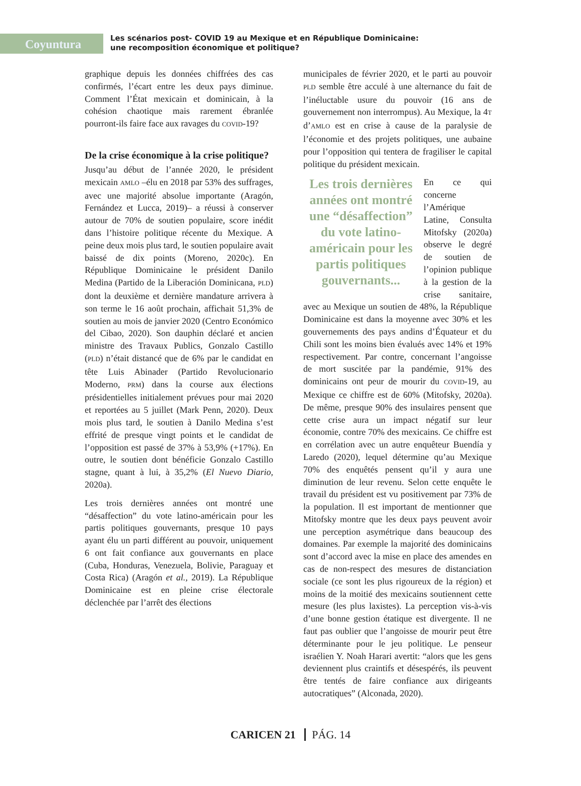Coyuntura
Les scénarios post- COVID 19 au Mexique et en République Dominicaine:
une recomposition économique et politique?
graphique depuis les données chiffrées des cas confirmés, l’écart entre les deux pays diminue. Comment l’État mexicain et dominicain, à la cohésion chaotique mais rarement ébranlée pourront-ils faire face aux ravages du COVID-19?
De la crise économique à la crise politique?
Jusqu’au début de l’année 2020, le président mexicain AMLO –élu en 2018 par 53% des suffrages, avec une majorité absolue importante (Aragón, Fernández et Lucca, 2019)– a réussi à conserver autour de 70% de soutien populaire, score inédit dans l’histoire politique récente du Mexique. A peine deux mois plus tard, le soutien populaire avait baissé de dix points (Moreno, 2020c). En République Dominicaine le président Danilo Medina (Partido de la Liberación Dominicana, PLD) dont la deuxième et dernière mandature arrivera à son terme le 16 août prochain, affichait 51,3% de soutien au mois de janvier 2020 (Centro Económico del Cibao, 2020). Son dauphin déclaré et ancien ministre des Travaux Publics, Gonzalo Castillo (PLD) n’était distancé que de 6% par le candidat en tête Luis Abinader (Partido Revolucionario Moderno, PRM) dans la course aux élections présidentielles initialement prévues pour mai 2020 et reportées au 5 juillet (Mark Penn, 2020). Deux mois plus tard, le soutien à Danilo Medina s’est effrité de presque vingt points et le candidat de l’opposition est passé de 37% à 53,9% (+17%). En outre, le soutien dont bénéficie Gonzalo Castillo stagne, quant à lui, à 35,2% (El Nuevo Diario, 2020a).
Les trois dernières années ont montré une “désaffection” du vote latino-américain pour les partis politiques gouvernants, presque 10 pays ayant élu un parti différent au pouvoir, uniquement 6 ont fait confiance aux gouvernants en place (Cuba, Honduras, Venezuela, Bolivie, Paraguay et Costa Rica) (Aragón et al., 2019). La République Dominicaine est en pleine crise électorale déclenchée par l’arrêt des élections
municipales de février 2020, et le parti au pouvoir PLD semble être acculé à une alternance du fait de l’inéluctable usure du pouvoir (16 ans de gouvernement non interrompus). Au Mexique, la 4T d’AMLO est en crise à cause de la paralysie de l’économie et des projets politiques, une aubaine pour l’opposition qui tentera de fragiliser le capital politique du président mexicain.
Les trois dernières années ont montré une “désaffection” du vote latino-américain pour les partis politiques gouvernants...
En ce qui concerne l’Amérique Latine, Consulta Mitofsky (2020a) observe le degré de soutien de l’opinion publique à la gestion de la crise sanitaire, avec au Mexique un soutien de 48%, la République Dominicaine est dans la moyenne avec 30% et les gouvernements des pays andins d’Équateur et du Chili sont les moins bien évalués avec 14% et 19% respectivement. Par contre, concernant l’angoisse de mort suscitée par la pandémie, 91% des dominicains ont peur de mourir du COVID-19, au Mexique ce chiffre est de 60% (Mitofsky, 2020a). De même, presque 90% des insulaires pensent que cette crise aura un impact négatif sur leur économie, contre 70% des mexicains. Ce chiffre est en corrélation avec un autre enquêteur Buendía y Laredo (2020), lequel détermine qu’au Mexique 70% des enquêtés pensent qu’il y aura une diminution de leur revenu. Selon cette enquête le travail du président est vu positivement par 73% de la population. Il est important de mentionner que Mitofsky montre que les deux pays peuvent avoir une perception asymétrique dans beaucoup des domaines. Par exemple la majorité des dominicains sont d’accord avec la mise en place des amendes en cas de non-respect des mesures de distanciation sociale (ce sont les plus rigoureux de la région) et moins de la moitié des mexicains soutiennent cette mesure (les plus laxistes). La perception vis-à-vis d’une bonne gestion étatique est divergente. Il ne faut pas oublier que l’angoisse de mourir peut être déterminante pour le jeu politique. Le penseur israélien Y. Noah Harari avertit: “alors que les gens deviennent plus craintifs et désespérés, ils peuvent être tentés de faire confiance aux dirigeants autocratiques” (Alconada, 2020).
CARICEN 21 PÁG. 14